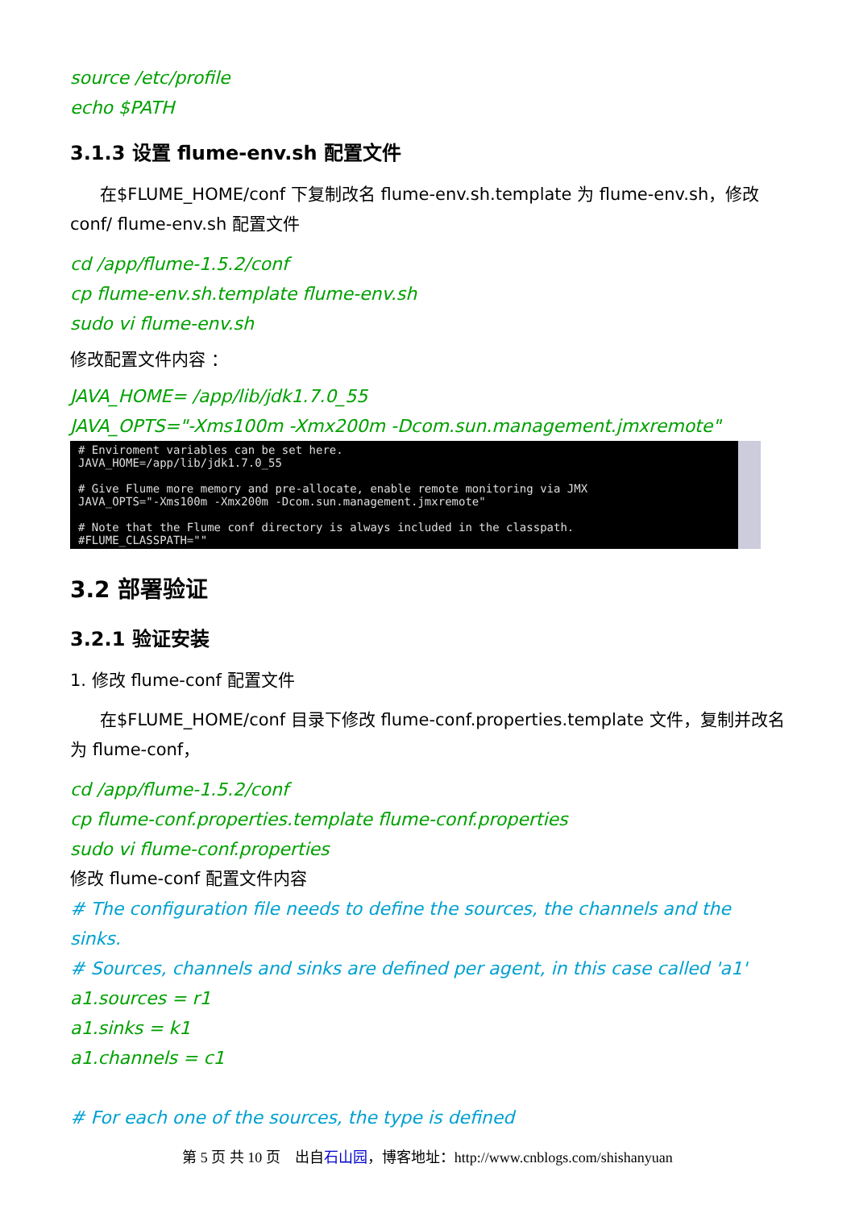source /etc/profile
echo $PATH
3.1.3 设置 flume-env.sh 配置文件
在$FLUME_HOME/conf 下复制改名 flume-env.sh.template 为 flume-env.sh，修改 conf/ flume-env.sh 配置文件
cd /app/flume-1.5.2/conf
cp flume-env.sh.template flume-env.sh
sudo vi flume-env.sh
修改配置文件内容 ：
JAVA_HOME= /app/lib/jdk1.7.0_55
JAVA_OPTS="-Xms100m -Xmx200m -Dcom.sun.management.jmxremote"
# Enviroment variables can be set here. JAVA_HOME=/app/lib/jdk1.7.0_55 # Give Flume more memory and pre-allocate, enable remote monitoring via JMX JAVA_OPTS="-Xms100m -Xmx200m -Dcom.sun.management.jmxremote" # Note that the Flume conf directory is always included in the classpath. #FLUME_CLASSPATH=""
3.2 部署验证
3.2.1 验证安装
1. 修改 flume-conf 配置文件
在$FLUME_HOME/conf 目录下修改 flume-conf.properties.template 文件，复制并改名为 flume-conf，
cd /app/flume-1.5.2/conf
cp flume-conf.properties.template flume-conf.properties
sudo vi flume-conf.properties
修改 flume-conf 配置文件内容
# The configuration file needs to define the sources, the channels and the sinks.
# Sources, channels and sinks are defined per agent, in this case called 'a1'
a1.sources = r1
a1.sinks = k1
a1.channels = c1
# For each one of the sources, the type is defined
第 5 页 共 10 页 出自石山园，博客地址：http://www.cnblogs.com/shishanyuan